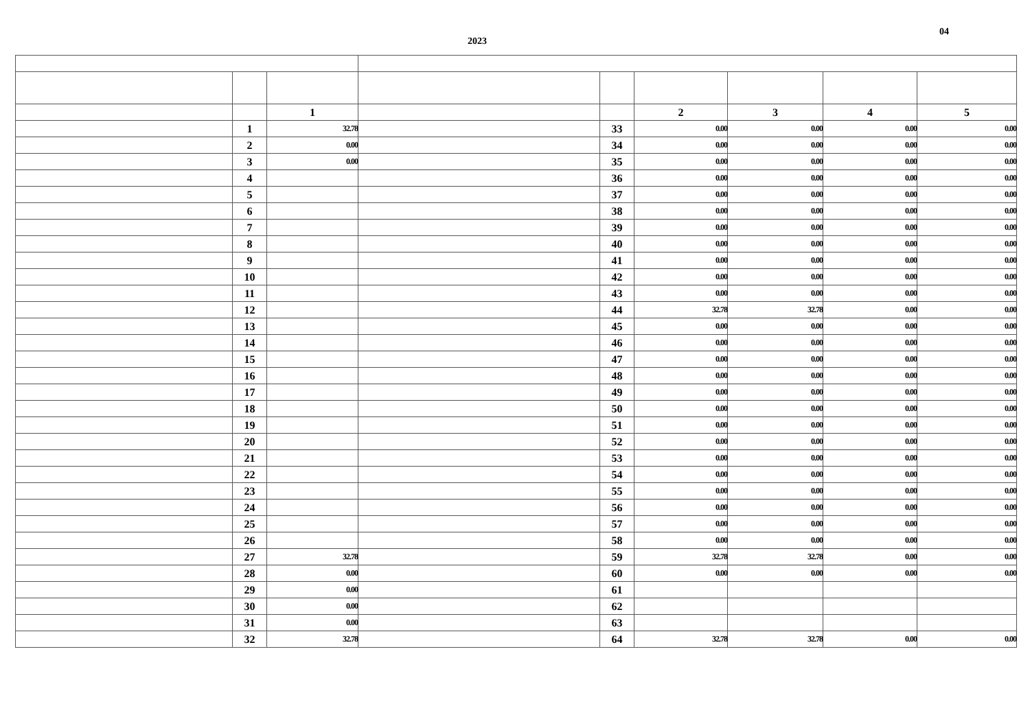04
2023
| | | 1 | | | 2 | 3 | 4 | 5 |
| | 1 | 32.78 | | 33 | 0.00 | 0.00 | 0.00 | 0.00 |
| | 2 | 0.00 | | 34 | 0.00 | 0.00 | 0.00 | 0.00 |
| | 3 | 0.00 | | 35 | 0.00 | 0.00 | 0.00 | 0.00 |
| | 4 | | | 36 | 0.00 | 0.00 | 0.00 | 0.00 |
| | 5 | | | 37 | 0.00 | 0.00 | 0.00 | 0.00 |
| | 6 | | | 38 | 0.00 | 0.00 | 0.00 | 0.00 |
| | 7 | | | 39 | 0.00 | 0.00 | 0.00 | 0.00 |
| | 8 | | | 40 | 0.00 | 0.00 | 0.00 | 0.00 |
| | 9 | | | 41 | 0.00 | 0.00 | 0.00 | 0.00 |
| | 10 | | | 42 | 0.00 | 0.00 | 0.00 | 0.00 |
| | 11 | | | 43 | 0.00 | 0.00 | 0.00 | 0.00 |
| | 12 | | | 44 | 32.78 | 32.78 | 0.00 | 0.00 |
| | 13 | | | 45 | 0.00 | 0.00 | 0.00 | 0.00 |
| | 14 | | | 46 | 0.00 | 0.00 | 0.00 | 0.00 |
| | 15 | | | 47 | 0.00 | 0.00 | 0.00 | 0.00 |
| | 16 | | | 48 | 0.00 | 0.00 | 0.00 | 0.00 |
| | 17 | | | 49 | 0.00 | 0.00 | 0.00 | 0.00 |
| | 18 | | | 50 | 0.00 | 0.00 | 0.00 | 0.00 |
| | 19 | | | 51 | 0.00 | 0.00 | 0.00 | 0.00 |
| | 20 | | | 52 | 0.00 | 0.00 | 0.00 | 0.00 |
| | 21 | | | 53 | 0.00 | 0.00 | 0.00 | 0.00 |
| | 22 | | | 54 | 0.00 | 0.00 | 0.00 | 0.00 |
| | 23 | | | 55 | 0.00 | 0.00 | 0.00 | 0.00 |
| | 24 | | | 56 | 0.00 | 0.00 | 0.00 | 0.00 |
| | 25 | | | 57 | 0.00 | 0.00 | 0.00 | 0.00 |
| | 26 | | | 58 | 0.00 | 0.00 | 0.00 | 0.00 |
| | 27 | 32.78 | | 59 | 32.78 | 32.78 | 0.00 | 0.00 |
| | 28 | 0.00 | | 60 | 0.00 | 0.00 | 0.00 | 0.00 |
| | 29 | 0.00 | | 61 | | | | |
| | 30 | 0.00 | | 62 | | | | |
| | 31 | 0.00 | | 63 | | | | |
| | 32 | 32.78 | | 64 | 32.78 | 32.78 | 0.00 | 0.00 |